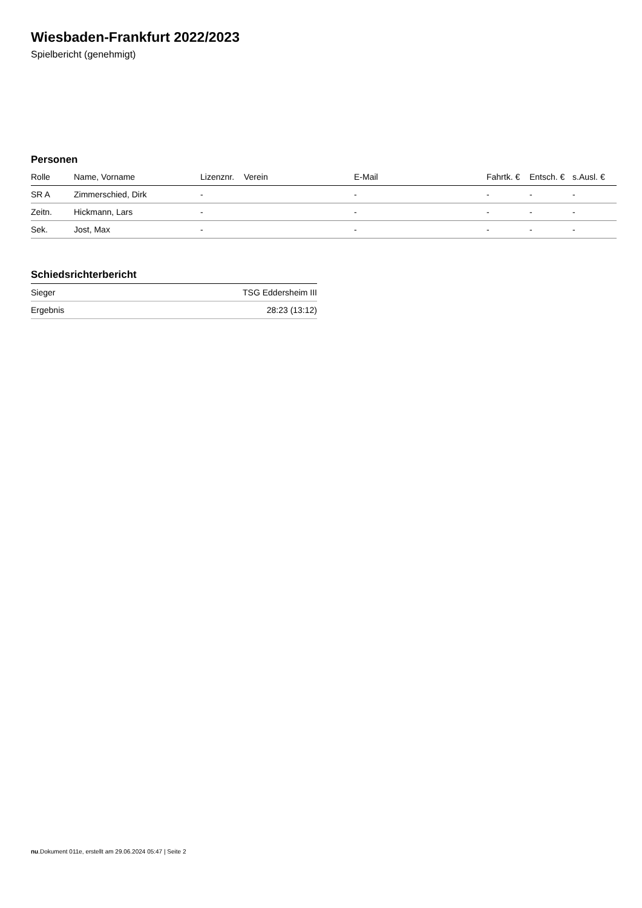Wiesbaden-Frankfurt 2022/2023
Spielbericht (genehmigt)
Personen
| Rolle | Name, Vorname | Lizenznr. | Verein | E-Mail | Fahrtk. € | Entsch. € | s.Ausl. € |
| --- | --- | --- | --- | --- | --- | --- | --- |
| SR A | Zimmerschied, Dirk | - | | - | - | - | - |
| Zeitn. | Hickmann, Lars | - | | - | - | - | - |
| Sek. | Jost, Max | - | | - | - | - | - |
Schiedsrichterbericht
| Sieger | TSG Eddersheim III |
| Ergebnis | 28:23 (13:12) |
nu.Dokument 011e, erstellt am 29.06.2024 05:47 | Seite 2